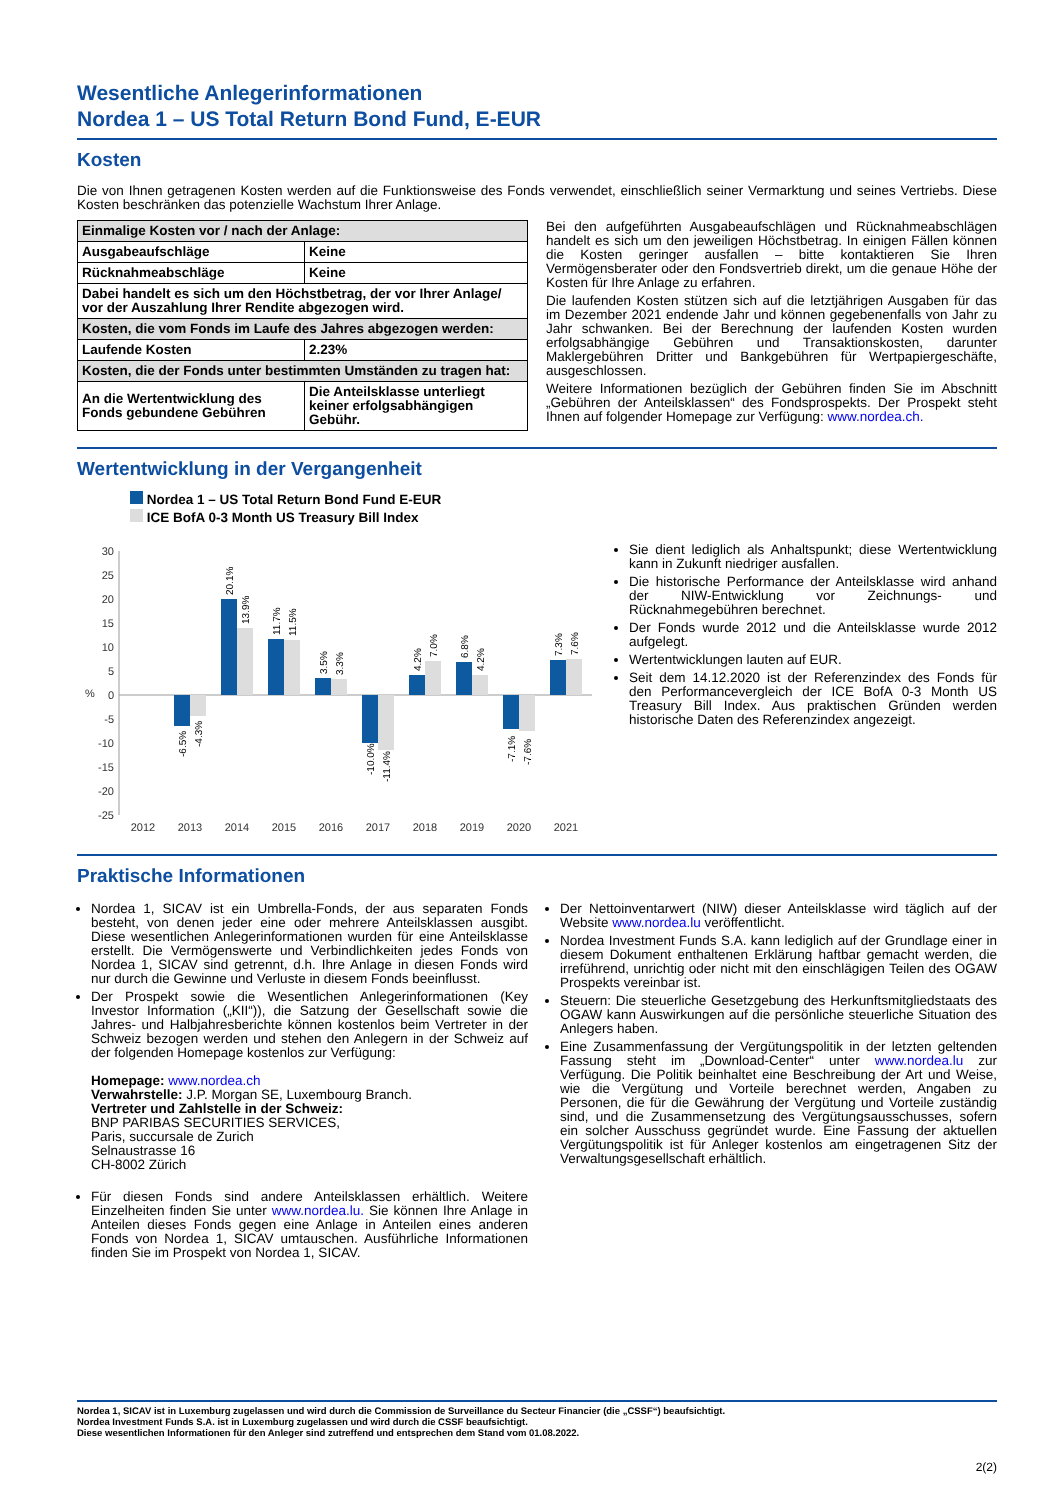Wesentliche Anlegerinformationen
Nordea 1 – US Total Return Bond Fund, E-EUR
Kosten
Die von Ihnen getragenen Kosten werden auf die Funktionsweise des Fonds verwendet, einschließlich seiner Vermarktung und seines Vertriebs. Diese Kosten beschränken das potenzielle Wachstum Ihrer Anlage.
| Einmalige Kosten vor / nach der Anlage: | |
| Ausgabeaufschläge | Keine |
| Rücknahmeabschläge | Keine |
| Dabei handelt es sich um den Höchstbetrag, der vor Ihrer Anlage/ vor der Auszahlung Ihrer Rendite abgezogen wird. | |
| Kosten, die vom Fonds im Laufe des Jahres abgezogen werden: | |
| Laufende Kosten | 2.23% |
| Kosten, die der Fonds unter bestimmten Umständen zu tragen hat: | |
| An die Wertentwicklung des Fonds gebundene Gebühren | Die Anteilsklasse unterliegt keiner erfolgsabhängigen Gebühr. |
Bei den aufgeführten Ausgabeaufschlägen und Rücknahmeabschlägen handelt es sich um den jeweiligen Höchstbetrag. In einigen Fällen können die Kosten geringer ausfallen – bitte kontaktieren Sie Ihren Vermögensberater oder den Fondsvertrieb direkt, um die genaue Höhe der Kosten für Ihre Anlage zu erfahren.
Die laufenden Kosten stützen sich auf die letztjährigen Ausgaben für das im Dezember 2021 endende Jahr und können gegebenenfalls von Jahr zu Jahr schwanken. Bei der Berechnung der laufenden Kosten wurden erfolgsabhängige Gebühren und Transaktionskosten, darunter Maklergebühren Dritter und Bankgebühren für Wertpapiergeschäfte, ausgeschlossen.
Weitere Informationen bezüglich der Gebühren finden Sie im Abschnitt „Gebühren der Anteilsklassen“ des Fondsprospekts. Der Prospekt steht Ihnen auf folgender Homepage zur Verfügung: www.nordea.ch.
Wertentwicklung in der Vergangenheit
Nordea 1 – US Total Return Bond Fund E-EUR
ICE BofA 0-3 Month US Treasury Bill Index
30
25
20
15
10
5
0
-5
-10
-15
-20
-25
%
2012
2013
2014
2015
2016
2017
2018
2019
2020
2021
-6.5%
-4.3%
20.1%
13.9%
11.7%
11.5%
3.5%
3.3%
-10.0%
-11.4%
4.2%
7.0%
6.8%
4.2%
-7.1%
-7.6%
7.3%
7.6%
Sie dient lediglich als Anhaltspunkt; diese Wertentwicklung kann in Zukunft niedriger ausfallen.
Die historische Performance der Anteilsklasse wird anhand der NIW-Entwicklung vor Zeichnungs- und Rücknahmegebühren berechnet.
Der Fonds wurde 2012 und die Anteilsklasse wurde 2012 aufgelegt.
Wertentwicklungen lauten auf EUR.
Seit dem 14.12.2020 ist der Referenzindex des Fonds für den Performancevergleich der ICE BofA 0-3 Month US Treasury Bill Index. Aus praktischen Gründen werden historische Daten des Referenzindex angezeigt.
Praktische Informationen
Nordea 1, SICAV ist ein Umbrella-Fonds, der aus separaten Fonds besteht, von denen jeder eine oder mehrere Anteilsklassen ausgibt. Diese wesentlichen Anlegerinformationen wurden für eine Anteilsklasse erstellt. Die Vermögenswerte und Verbindlichkeiten jedes Fonds von Nordea 1, SICAV sind getrennt, d.h. Ihre Anlage in diesen Fonds wird nur durch die Gewinne und Verluste in diesem Fonds beeinflusst.
Der Prospekt sowie die Wesentlichen Anlegerinformationen (Key Investor Information („KII“)), die Satzung der Gesellschaft sowie die Jahres- und Halbjahresberichte können kostenlos beim Vertreter in der Schweiz bezogen werden und stehen den Anlegern in der Schweiz auf der folgenden Homepage kostenlos zur Verfügung:
Homepage: www.nordea.ch
Verwahrstelle: J.P. Morgan SE, Luxembourg Branch.
Vertreter und Zahlstelle in der Schweiz:
BNP PARIBAS SECURITIES SERVICES,
Paris, succursale de Zurich
Selnaustrasse 16
CH-8002 Zürich
Für diesen Fonds sind andere Anteilsklassen erhältlich. Weitere Einzelheiten finden Sie unter www.nordea.lu. Sie können Ihre Anlage in Anteilen dieses Fonds gegen eine Anlage in Anteilen eines anderen Fonds von Nordea 1, SICAV umtauschen. Ausführliche Informationen finden Sie im Prospekt von Nordea 1, SICAV.
Der Nettoinventarwert (NIW) dieser Anteilsklasse wird täglich auf der Website www.nordea.lu veröffentlicht.
Nordea Investment Funds S.A. kann lediglich auf der Grundlage einer in diesem Dokument enthaltenen Erklärung haftbar gemacht werden, die irreführend, unrichtig oder nicht mit den einschlägigen Teilen des OGAW Prospekts vereinbar ist.
Steuern: Die steuerliche Gesetzgebung des Herkunftsmitgliedstaats des OGAW kann Auswirkungen auf die persönliche steuerliche Situation des Anlegers haben.
Eine Zusammenfassung der Vergütungspolitik in der letzten geltenden Fassung steht im „Download-Center“ unter www.nordea.lu zur Verfügung. Die Politik beinhaltet eine Beschreibung der Art und Weise, wie die Vergütung und Vorteile berechnet werden, Angaben zu Personen, die für die Gewährung der Vergütung und Vorteile zuständig sind, und die Zusammensetzung des Vergütungsausschusses, sofern ein solcher Ausschuss gegründet wurde. Eine Fassung der aktuellen Vergütungspolitik ist für Anleger kostenlos am eingetragenen Sitz der Verwaltungsgesellschaft erhältlich.
Nordea 1, SICAV ist in Luxemburg zugelassen und wird durch die Commission de Surveillance du Secteur Financier (die „CSSF“) beaufsichtigt.
Nordea Investment Funds S.A. ist in Luxemburg zugelassen und wird durch die CSSF beaufsichtigt.
Diese wesentlichen Informationen für den Anleger sind zutreffend und entsprechen dem Stand vom 01.08.2022.
2(2)